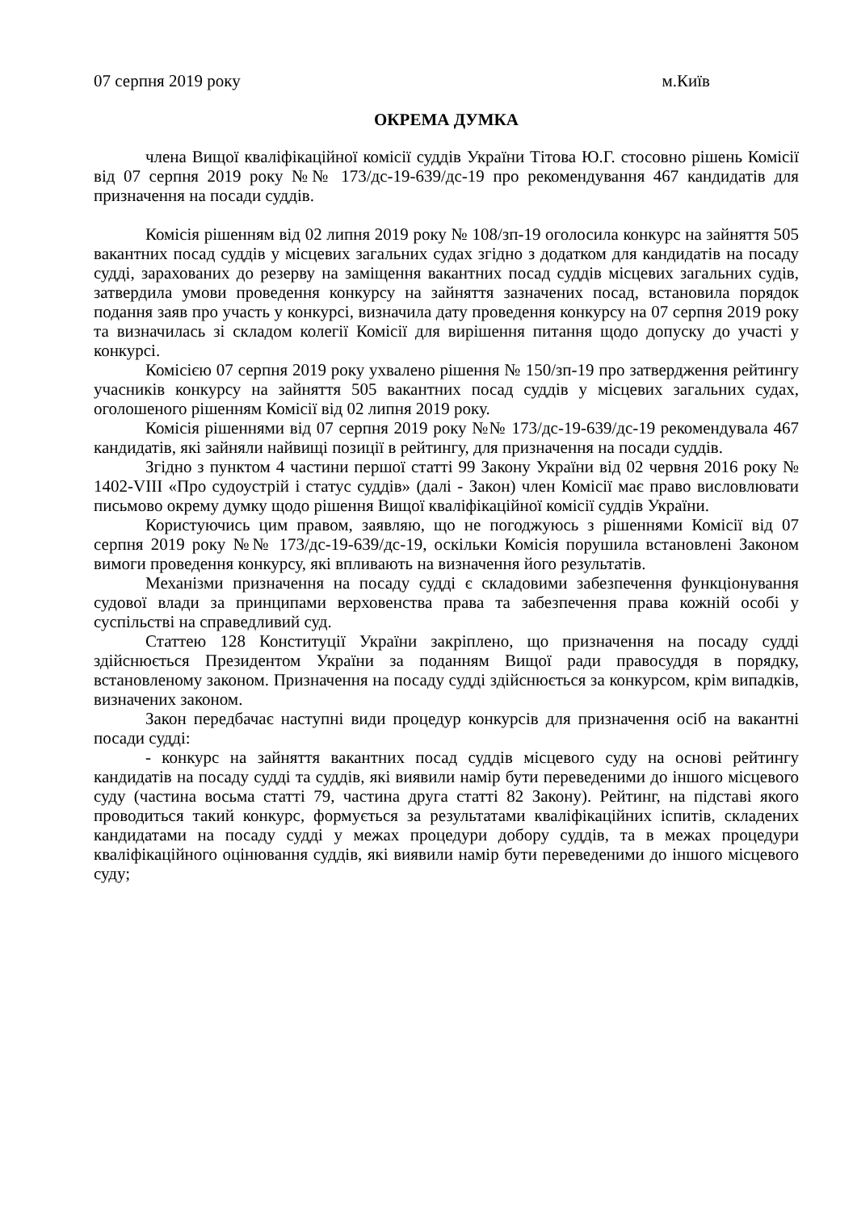07 серпня 2019 року м.Київ
ОКРЕМА ДУМКА
члена Вищої кваліфікаційної комісії суддів України Тітова Ю.Г. стосовно рішень Комісії від 07 серпня 2019 року №№ 173/дс-19-639/дс-19 про рекомендування 467 кандидатів для призначення на посади суддів.
Комісія рішенням від 02 липня 2019 року № 108/зп-19 оголосила конкурс на зайняття 505 вакантних посад суддів у місцевих загальних судах згідно з додатком для кандидатів на посаду судді, зарахованих до резерву на заміщення вакантних посад суддів місцевих загальних судів, затвердила умови проведення конкурсу на зайняття зазначених посад, встановила порядок подання заяв про участь у конкурсі, визначила дату проведення конкурсу на 07 серпня 2019 року та визначилась зі складом колегії Комісії для вирішення питання щодо допуску до участі у конкурсі.
Комісією 07 серпня 2019 року ухвалено рішення № 150/зп-19 про затвердження рейтингу учасників конкурсу на зайняття 505 вакантних посад суддів у місцевих загальних судах, оголошеного рішенням Комісії від 02 липня 2019 року.
Комісія рішеннями від 07 серпня 2019 року №№ 173/дс-19-639/дс-19 рекомендувала 467 кандидатів, які зайняли найвищі позиції в рейтингу, для призначення на посади суддів.
Згідно з пунктом 4 частини першої статті 99 Закону України від 02 червня 2016 року № 1402-VIII «Про судоустрій і статус суддів» (далі - Закон) член Комісії має право висловлювати письмово окрему думку щодо рішення Вищої кваліфікаційної комісії суддів України.
Користуючись цим правом, заявляю, що не погоджуюсь з рішеннями Комісії від 07 серпня 2019 року №№ 173/дс-19-639/дс-19, оскільки Комісія порушила встановлені Законом вимоги проведення конкурсу, які впливають на визначення його результатів.
Механізми призначення на посаду судді є складовими забезпечення функціонування судової влади за принципами верховенства права та забезпечення права кожній особі у суспільстві на справедливий суд.
Статтею 128 Конституції України закріплено, що призначення на посаду судді здійснюється Президентом України за поданням Вищої ради правосуддя в порядку, встановленому законом. Призначення на посаду судді здійснюється за конкурсом, крім випадків, визначених законом.
Закон передбачає наступні види процедур конкурсів для призначення осіб на вакантні посади судді:
- конкурс на зайняття вакантних посад суддів місцевого суду на основі рейтингу кандидатів на посаду судді та суддів, які виявили намір бути переведеними до іншого місцевого суду (частина восьма статті 79, частина друга статті 82 Закону). Рейтинг, на підставі якого проводиться такий конкурс, формується за результатами кваліфікаційних іспитів, складених кандидатами на посаду судді у межах процедури добору суддів, та в межах процедури кваліфікаційного оцінювання суддів, які виявили намір бути переведеними до іншого місцевого суду;